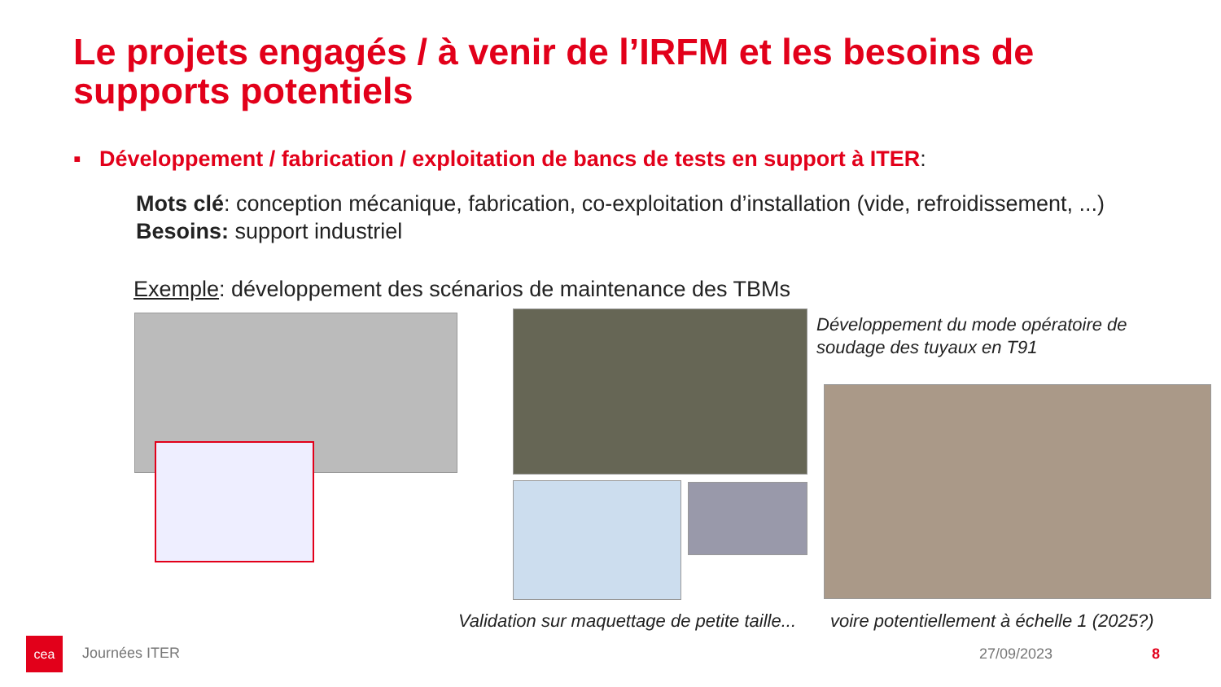Le projets engagés / à venir de l’IRFM et les besoins de supports potentiels
▪ Développement / fabrication / exploitation de bancs de tests en support à ITER:
Mots clé: conception mécanique, fabrication, co-exploitation d’installation (vide, refroidissement, ...)
Besoins: support industriel
Exemple: développement des scénarios de maintenance des TBMs
Développement du mode opératoire de soudage des tuyaux en T91
Validation sur maquettage de petite taille...
voire potentiellement à échelle 1 (2025?)
cea
Journées ITER 27/09/2023 8